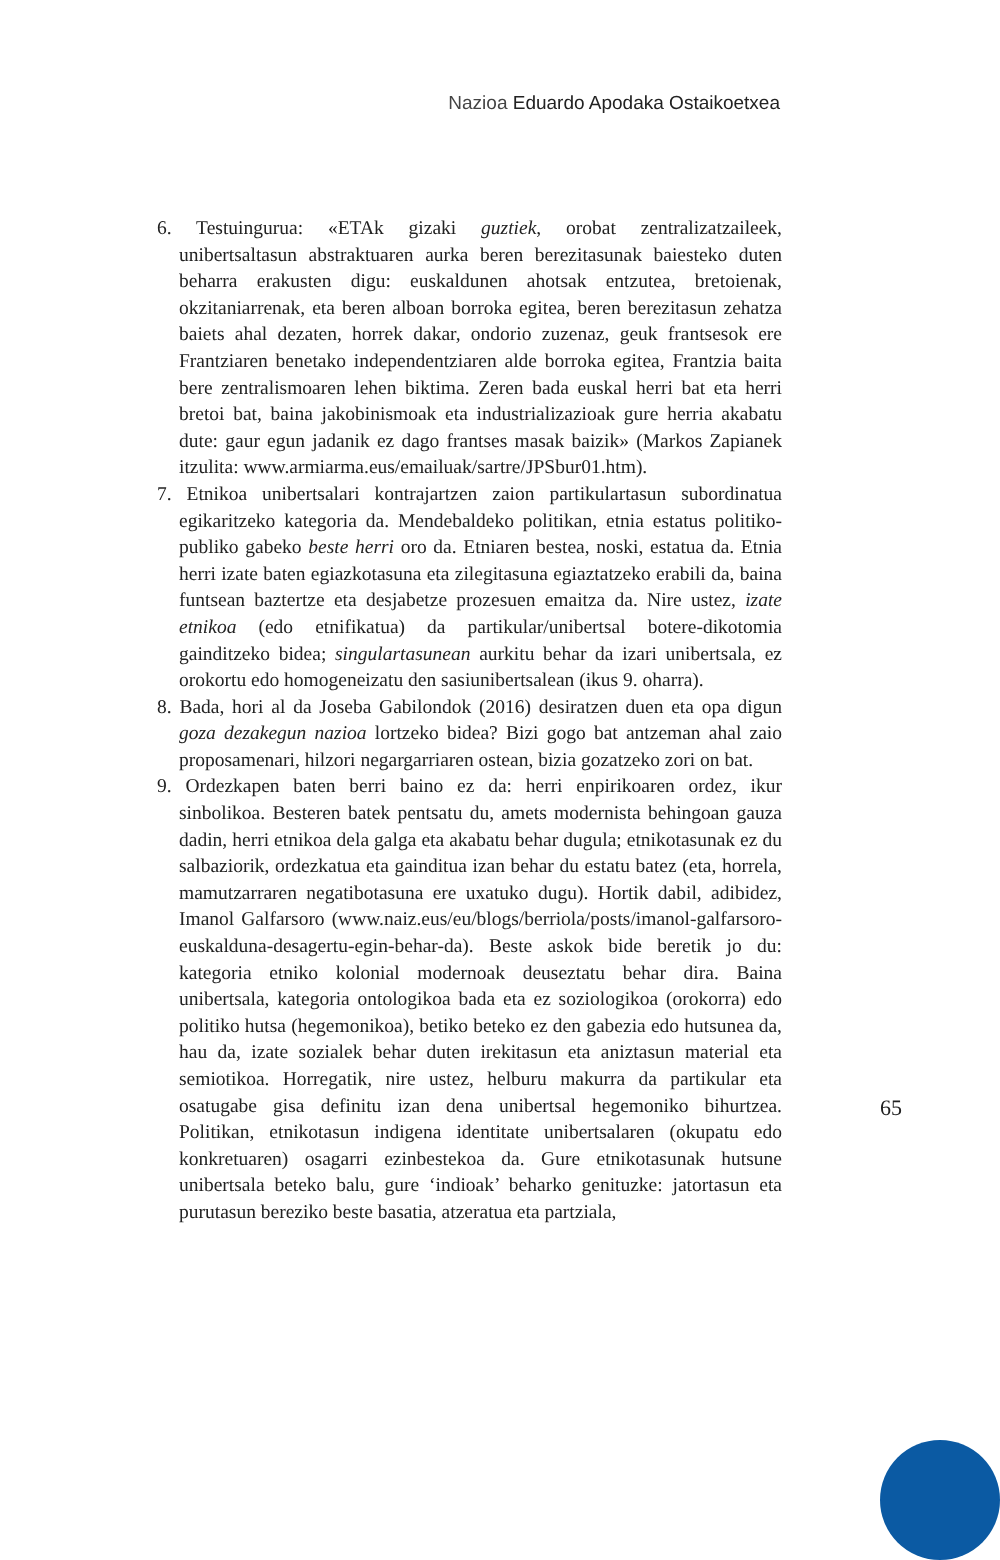Nazioa Eduardo Apodaka Ostaikoetxea
6. Testuingurua: «ETAk gizaki guztiek, orobat zentralizatzaileek, unibertsaltasun abstraktuaren aurka beren berezitasunak baiesteko duten beharra erakusten digu: euskaldunen ahotsak entzutea, bretoienak, okzitaniarrenak, eta beren alboan borroka egitea, beren berezitasun zehatza baiets ahal dezaten, horrek dakar, ondorio zuzenaz, geuk frantsesok ere Frantziaren benetako independentziaren alde borroka egitea, Frantzia baita bere zentralismoaren lehen biktima. Zeren bada euskal herri bat eta herri bretoi bat, baina jakobinismoak eta industrializazioak gure herria akabatu dute: gaur egun jadanik ez dago frantses masak baizik» (Markos Zapianek itzulita: www.armiarma.eus/emailuak/sartre/JPSbur01.htm).
7. Etnikoa unibertsalari kontrajartzen zaion partikulartasun subordinatua egikaritzeko kategoria da. Mendebaldeko politikan, etnia estatus politiko-publiko gabeko beste herri oro da. Etniaren bestea, noski, estatua da. Etnia herri izate baten egiazkotasuna eta zilegitasuna egiaztatzeko erabili da, baina funtsean baztertze eta desjabetze prozesuen emaitza da. Nire ustez, izate etnikoa (edo etnifikatua) da partikular/unibertsal botere-dikotomia gainditzeko bidea; singulartasunean aurkitu behar da izari unibertsala, ez orokortu edo homogeneizatu den sasiunibertsalean (ikus 9. oharra).
8. Bada, hori al da Joseba Gabilondok (2016) desiratzen duen eta opa digun goza dezakegun nazioa lortzeko bidea? Bizi gogo bat antzeman ahal zaio proposamenari, hilzori negargarriaren ostean, bizia gozatzeko zori on bat.
9. Ordezkapen baten berri baino ez da: herri enpirikoaren ordez, ikur sinbolikoa. Besteren batek pentsatu du, amets modernista behingoan gauza dadin, herri etnikoa dela galga eta akabatu behar dugula; etnikotasunak ez du salbaziorik, ordezkatua eta gainditua izan behar du estatu batez (eta, horrela, mamutzarraren negatibotasuna ere uxatuko dugu). Hortik dabil, adibidez, Imanol Galfarsoro (www.naiz.eus/eu/blogs/berriola/posts/imanol-galfarsoro-euskalduna-desagertu-egin-behar-da). Beste askok bide beretik jo du: kategoria etniko kolonial modernoak deuseztatu behar dira. Baina unibertsala, kategoria ontologikoa bada eta ez soziologikoa (orokorra) edo politiko hutsa (hegemonikoa), betiko beteko ez den gabezia edo hutsunea da, hau da, izate sozialek behar duten irekitasun eta aniztasun material eta semiotikoa. Horregatik, nire ustez, helburu makurra da partikular eta osatugabe gisa definitu izan dena unibertsal hegemoniko bihurtzea. Politikan, etnikotasun indigena identitate unibertsalaren (okupatu edo konkretuaren) osagarri ezinbestekoa da. Gure etnikotasunak hutsune unibertsala beteko balu, gure ‘indioak’ beharko genituzke: jatortasun eta purutasun bereziko beste basatia, atzeratua eta partziala,
65